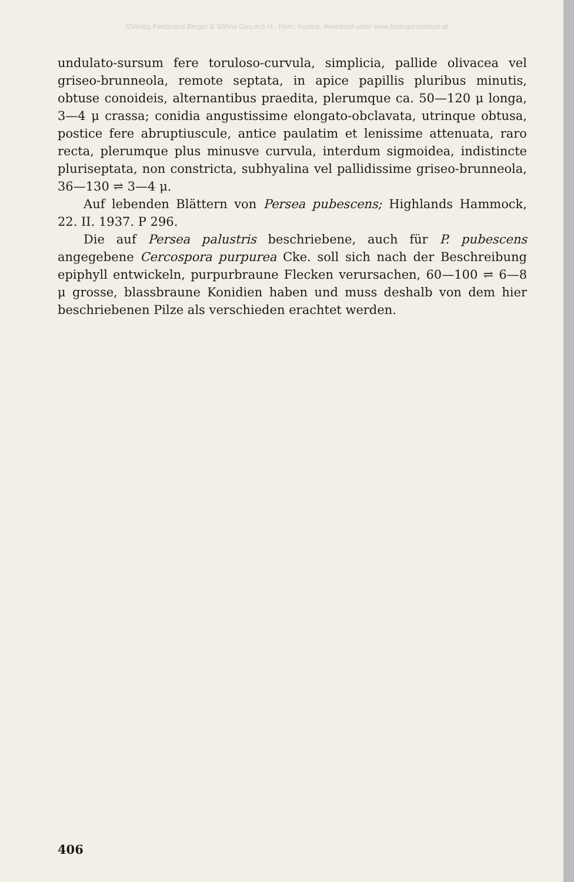©Verlag Ferdinand Berger & Söhne Ges.m.b.H., Horn, Austria, download unter www.biologiezentrum.at
undulato-sursum fere toruloso-curvula, simplicia, pallide olivacea vel griseo-brunneola, remote septata, in apice papillis pluribus minutis, obtuse conoideis, alternantibus praedita, plerumque ca. 50—120 μ longa, 3—4 μ crassa; conidia angustissime elongato-obclavata, utrinque obtusa, postice fere abruptiuscule, antice paulatim et lenissime attenuata, raro recta, plerumque plus minusve curvula, interdum sigmoidea, indistincte pluriseptata, non constricta, subhyalina vel pallidissime griseo-brunneola, 36—130 ⇌ 3—4 μ.
Auf lebenden Blättern von Persea pubescens; Highlands Hammock, 22. II. 1937. P 296.
Die auf Persea palustris beschriebene, auch für P. pubescens angegebene Cercospora purpurea Cke. soll sich nach der Beschreibung epiphyll entwickeln, purpurbraune Flecken verursachen, 60—100 ⇌ 6—8 μ grosse, blassbraune Konidien haben und muss deshalb von dem hier beschriebenen Pilze als verschieden erachtet werden.
406